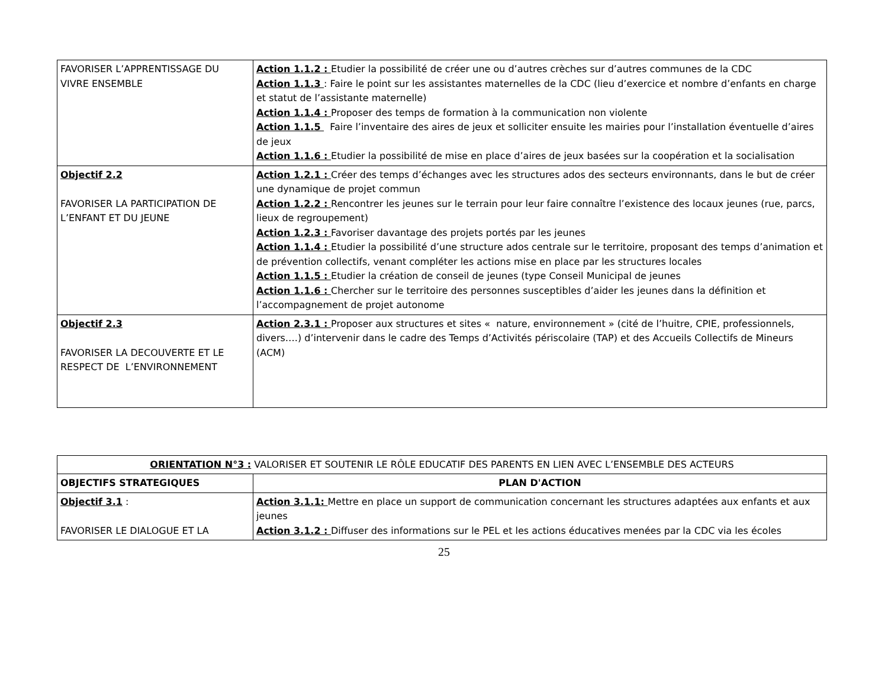| FAVORISER L’APPRENTISSAGE DU VIVRE ENSEMBLE | Action 1.1.2 : Etudier la possibilité de créer une ou d’autres crèches sur d’autres communes de la CDC Action 1.1.3 : Faire le point sur les assistantes maternelles de la CDC (lieu d’exercice et nombre d’enfants en charge et statut de l’assistante maternelle) Action 1.1.4 : Proposer des temps de formation à la communication non violente Action 1.1.5 Faire l’inventaire des aires de jeux et solliciter ensuite les mairies pour l’installation éventuelle d’aires de jeux Action 1.1.6 : Etudier la possibilité de mise en place d’aires de jeux basées sur la coopération et la socialisation |
| Objectif 2.2 FAVORISER LA PARTICIPATION DE L’ENFANT ET DU JEUNE | Action 1.2.1 : Créer des temps d’échanges avec les structures ados des secteurs environnants, dans le but de créer une dynamique de projet commun Action 1.2.2 : Rencontrer les jeunes sur le terrain pour leur faire connaître l’existence des locaux jeunes (rue, parcs, lieux de regroupement) Action 1.2.3 : Favoriser davantage des projets portés par les jeunes Action 1.1.4 : Etudier la possibilité d’une structure ados centrale sur le territoire, proposant des temps d’animation et de prévention collectifs, venant compléter les actions mise en place par les structures locales Action 1.1.5 : Etudier la création de conseil de jeunes (type Conseil Municipal de jeunes Action 1.1.6 : Chercher sur le territoire des personnes susceptibles d’aider les jeunes dans la définition et l’accompagnement de projet autonome |
| Objectif 2.3 FAVORISER LA DECOUVERTE ET LE RESPECT DE L’ENVIRONNEMENT | Action 2.3.1 : Proposer aux structures et sites « nature, environnement » (cité de l’huitre, CPIE, professionnels, divers….) d’intervenir dans le cadre des Temps d’Activités périscolaire (TAP) et des Accueils Collectifs de Mineurs (ACM) |
| ORIENTATION N°3 : VALORISER ET SOUTENIR LE RÔLE EDUCATIF DES PARENTS EN LIEN AVEC L’ENSEMBLE DES ACTEURS | |
| OBJECTIFS STRATEGIQUES | PLAN D'ACTION |
| Objectif 3.1 : FAVORISER LE DIALOGUE ET LA | Action 3.1.1: Mettre en place un support de communication concernant les structures adaptées aux enfants et aux jeunes Action 3.1.2 : Diffuser des informations sur le PEL et les actions éducatives menées par la CDC via les écoles |
25